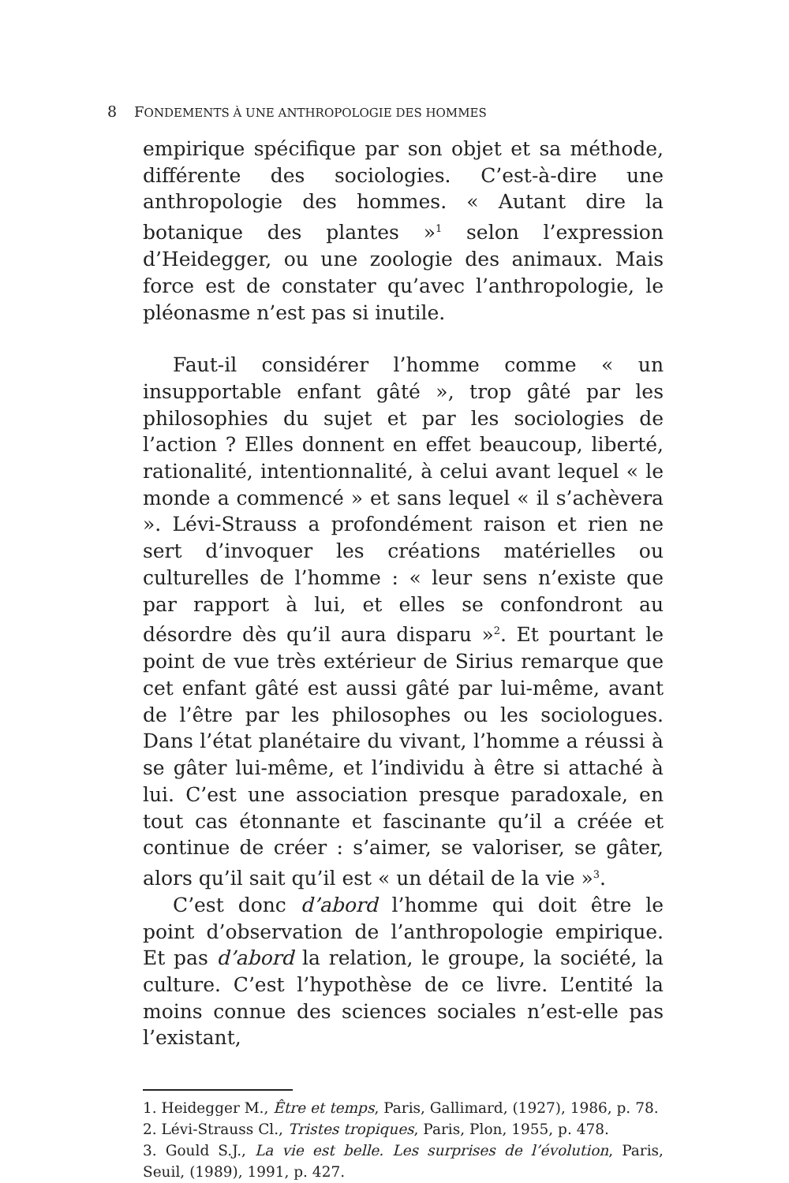8 FONDEMENTS À UNE ANTHROPOLOGIE DES HOMMES
empirique spécifique par son objet et sa méthode, différente des sociologies. C’est-à-dire une anthropologie des hommes. « Autant dire la botanique des plantes »<sup>1</sup> selon l’expression d’Heidegger, ou une zoologie des animaux. Mais force est de constater qu’avec l’anthropologie, le pléonasme n’est pas si inutile.
Faut-il considérer l’homme comme « un insupportable enfant gâté », trop gâté par les philosophies du sujet et par les sociologies de l’action ? Elles donnent en effet beaucoup, liberté, rationalité, intentionnalité, à celui avant lequel « le monde a commencé » et sans lequel « il s’achèvera ». Lévi-Strauss a profondément raison et rien ne sert d’invoquer les créations matérielles ou culturelles de l’homme : « leur sens n’existe que par rapport à lui, et elles se confondront au désordre dès qu’il aura disparu »<sup>2</sup>. Et pourtant le point de vue très extérieur de Sirius remarque que cet enfant gâté est aussi gâté par lui-même, avant de l’être par les philosophes ou les sociologues. Dans l’état planétaire du vivant, l’homme a réussi à se gâter lui-même, et l’individu à être si attaché à lui. C’est une association presque paradoxale, en tout cas étonnante et fascinante qu’il a créée et continue de créer : s’aimer, se valoriser, se gâter, alors qu’il sait qu’il est « un détail de la vie »<sup>3</sup>.
C’est donc d’abord l’homme qui doit être le point d’observation de l’anthropologie empirique. Et pas d’abord la relation, le groupe, la société, la culture. C’est l’hypothèse de ce livre. L’entité la moins connue des sciences sociales n’est-elle pas l’existant,
1. Heidegger M., Être et temps, Paris, Gallimard, (1927), 1986, p. 78.
2. Lévi-Strauss Cl., Tristes tropiques, Paris, Plon, 1955, p. 478.
3. Gould S.J., La vie est belle. Les surprises de l’évolution, Paris, Seuil, (1989), 1991, p. 427.